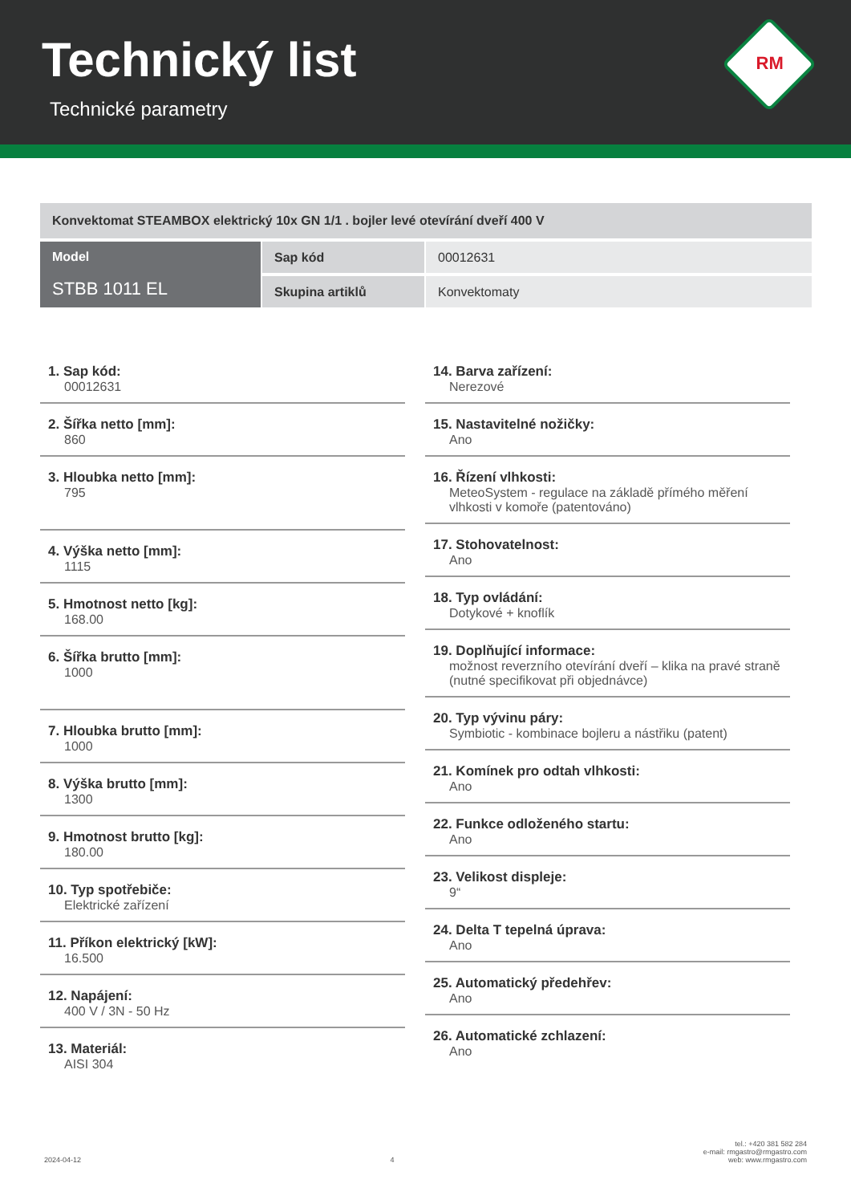Technický list
Technické parametry
RM
| Konvektomat STEAMBOX elektrický 10x GN 1/1 . bojler levé otevírání dveří 400 V | | |
| Model STBB 1011 EL | Sap kód | 00012631 |
| | Skupina artiklů | Konvektomaty |
1. Sap kód:
00012631
2. Šířka netto [mm]:
860
3. Hloubka netto [mm]:
795
4. Výška netto [mm]:
1115
5. Hmotnost netto [kg]:
168.00
6. Šířka brutto [mm]:
1000
7. Hloubka brutto [mm]:
1000
8. Výška brutto [mm]:
1300
9. Hmotnost brutto [kg]:
180.00
10. Typ spotřebiče:
Elektrické zařízení
11. Příkon elektrický [kW]:
16.500
12. Napájení:
400 V / 3N - 50 Hz
13. Materiál:
AISI 304
14. Barva zařízení:
Nerezové
15. Nastavitelné nožičky:
Ano
16. Řízení vlhkosti:
MeteoSystem - regulace na základě přímého měření vlhkosti v komoře (patentováno)
17. Stohovatelnost:
Ano
18. Typ ovládání:
Dotykové + knoflík
19. Doplňující informace:
možnost reverzního otevírání dveří – klika na pravé straně (nutné specifikovat při objednávce)
20. Typ vývinu páry:
Symbiotic - kombinace bojleru a nástřiku (patent)
21. Komínek pro odtah vlhkosti:
Ano
22. Funkce odloženého startu:
Ano
23. Velikost displeje:
9“
24. Delta T tepelná úprava:
Ano
25. Automatický předehřev:
Ano
26. Automatické zchlazení:
Ano
2024-04-12 4 tel.: +420 381 582 284
e-mail: rmgastro@rmgastro.com
web: www.rmgastro.com